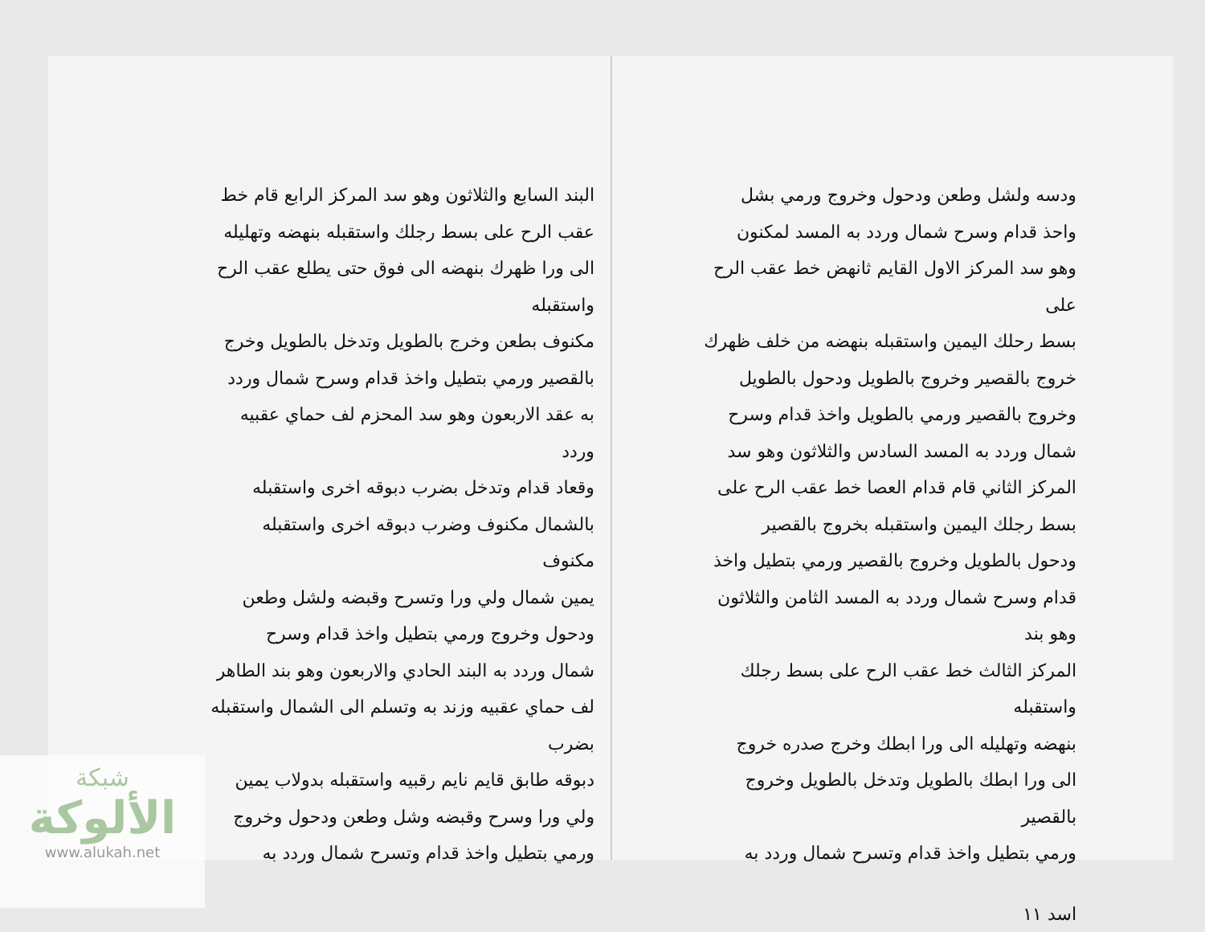ودسه ولشل وطعن ودحول وخروج ورمي بشل
واحذ قدام وسرح شمال وردد به المسد لمكنون
وهو سد المركز الاول القايم ثانهض خط عقب الرح على
بسط رحلك اليمين واستقبله بنهضه من خلف ظهرك
خروج بالقصير وخروج بالطويل ودحول بالطويل
وخروج بالقصير ورمي بالطويل واخذ قدام وسرح
شمال وردد به المسد السادس والثلاثون وهو سد
المركز الثاني قام قدام العصا خط عقب الرح على
بسط رجلك اليمين واستقبله بخروج بالقصير
ودحول بالطويل وخروج بالقصير ورمي بتطيل واخذ
قدام وسرح شمال وردد به المسد الثامن والثلاثون وهو بند
المركز الثالث خط عقب الرح على بسط رجلك واستقبله
بنهضه وتهليله الى ورا ابطك وخرج صدره خروج
الى ورا ابطك بالطويل وتدخل بالطويل وخروج بالقصير
ورمي بتطيل واخذ قدام وتسرح شمال وردد به
اسد ١١
البند السابع والثلاثون وهو سد المركز الرابع قام خط
عقب الرح على بسط رجلك واستقبله بنهضه وتهليله
الى ورا ظهرك بنهضه الى فوق حتى يطلع عقب الرح واستقبله
مكنوف بطعن وخرج بالطويل وتدخل بالطويل وخرج
بالقصير ورمي بتطيل واخذ قدام وسرح شمال وردد
به عقد الاربعون وهو سد المحزم لف حماي عقبيه وردد
وقعاد قدام وتدخل بضرب دبوقه اخرى واستقبله
بالشمال مكنوف وضرب دبوقه اخرى واستقبله مكنوف
يمين شمال ولي ورا وتسرح وقبضه ولشل وطعن
ودحول وخروج ورمي بتطيل واخذ قدام وسرح
شمال وردد به البند الحادي والاربعون وهو بند الطاهر
لف حماي عقبيه وزند به وتسلم الى الشمال واستقبله بضرب
دبوقه طابق قايم نايم رقبيه واستقبله بدولاب يمين
ولي ورا وسرح وقبضه وشل وطعن ودحول وخروج
ورمي بتطيل واخذ قدام وتسرح شمال وردد به
شبكة
الألوكة
www.alukah.net